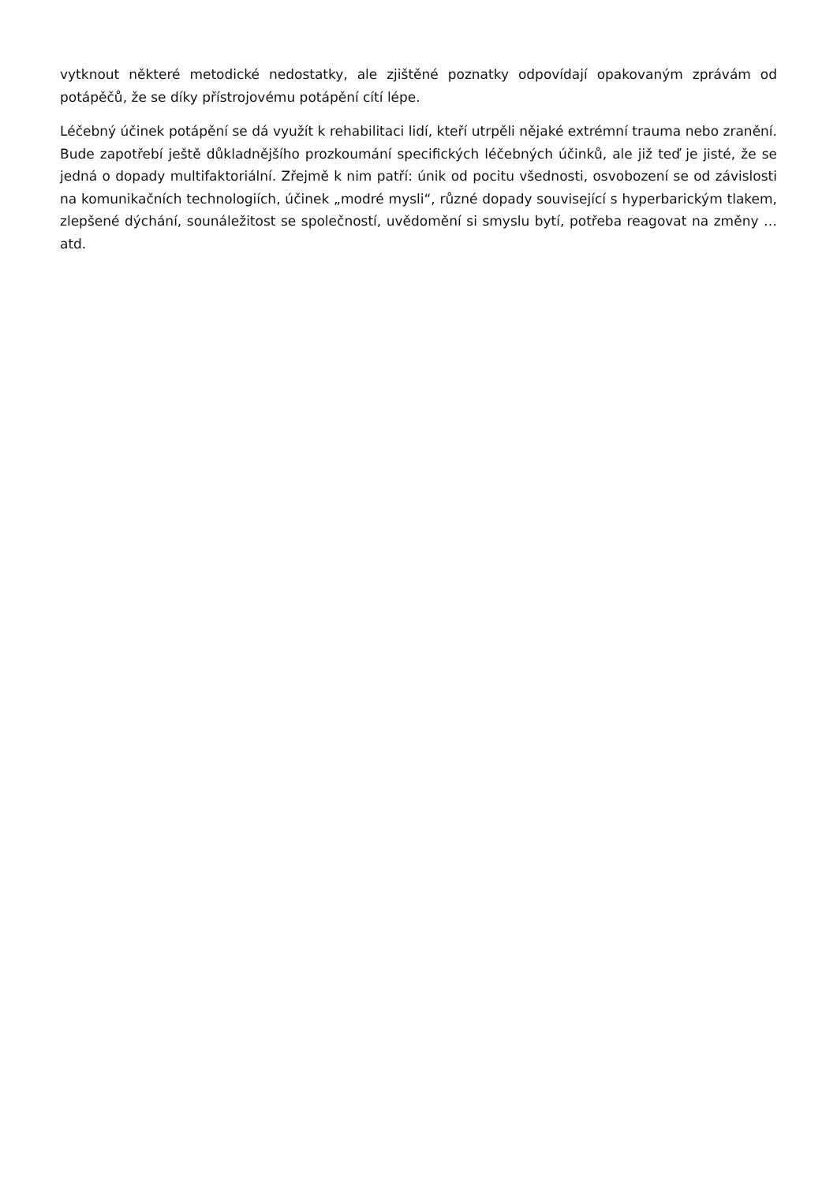vytknout některé metodické nedostatky, ale zjištěné poznatky odpovídají opakovaným zprávám od potápěčů, že se díky přístrojovému potápění cítí lépe.
Léčebný účinek potápění se dá využít k rehabilitaci lidí, kteří utrpěli nějaké extrémní trauma nebo zranění. Bude zapotřebí ještě důkladnějšího prozkoumání specifických léčebných účinků, ale již teď je jisté, že se jedná o dopady multifaktoriální. Zřejmě k nim patří: únik od pocitu všednosti, osvobození se od závislosti na komunikačních technologiích, účinek „modré mysli“, různé dopady související s hyperbarickým tlakem, zlepšené dýchání, sounáležitost se společností, uvědomění si smyslu bytí, potřeba reagovat na změny … atd.